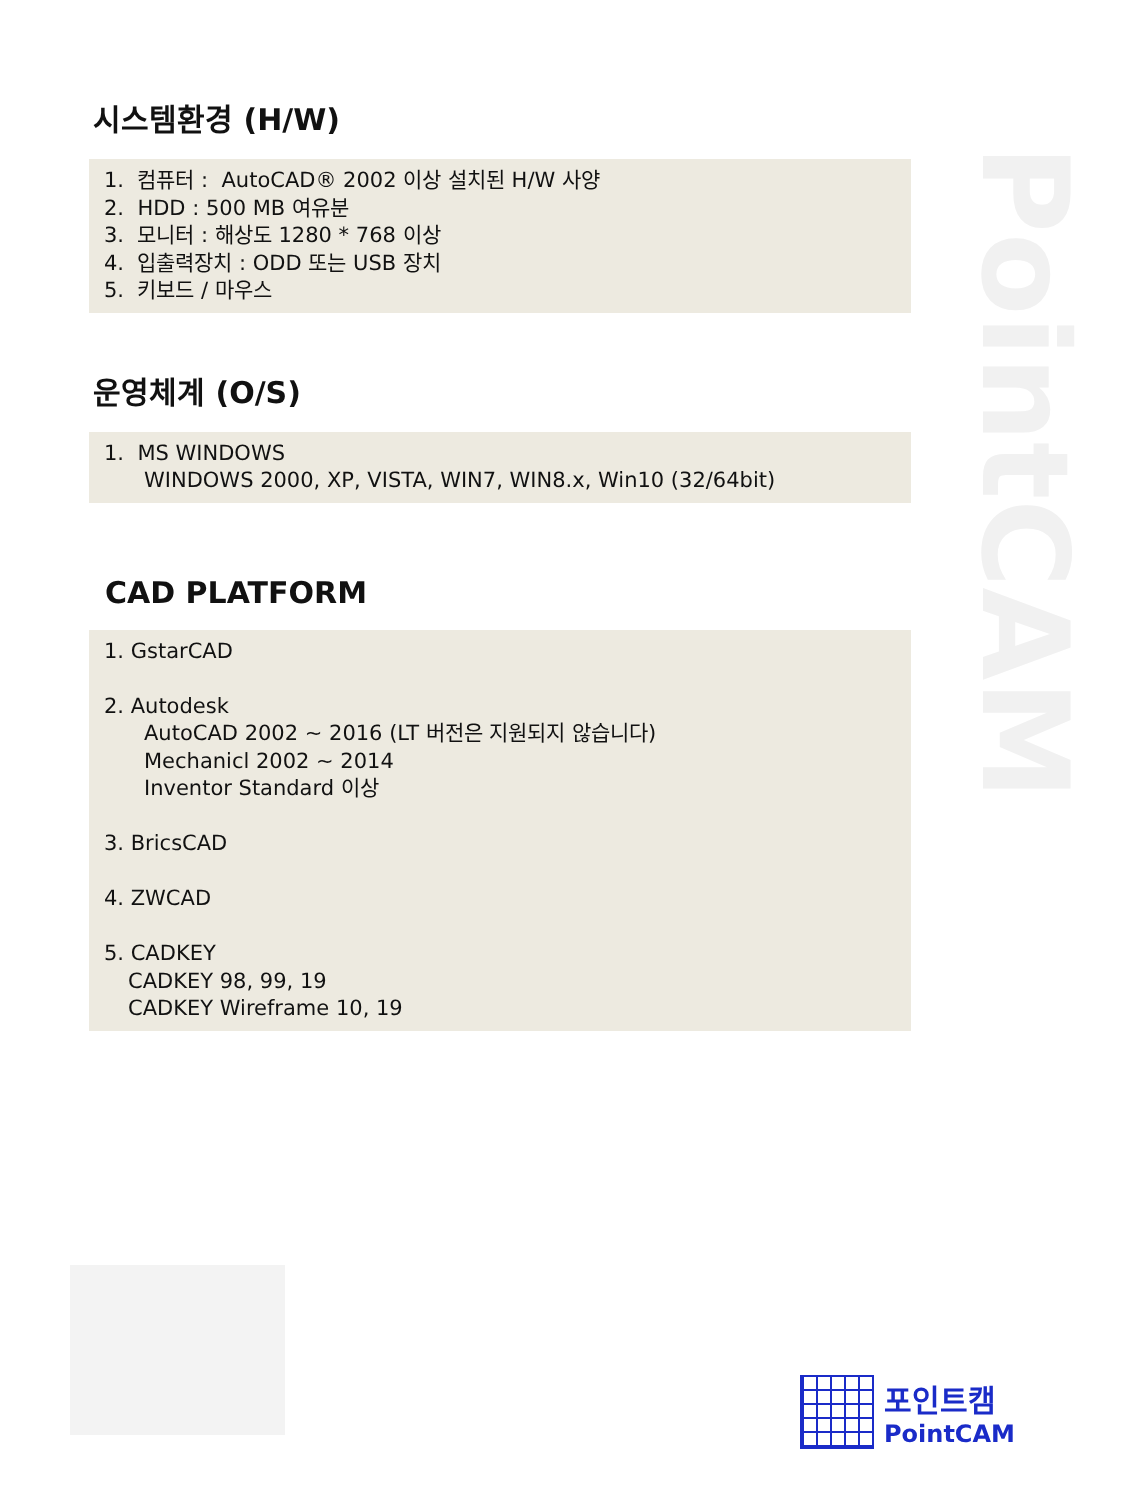PointCAM
시스템환경 (H/W)
1. 컴퓨터 : AutoCAD® 2002 이상 설치된 H/W 사양
2. HDD : 500 MB 여유분
3. 모니터 : 해상도 1280 * 768 이상
4. 입출력장치 : ODD 또는 USB 장치
5. 키보드 / 마우스
운영체계 (O/S)
1. MS WINDOWS
WINDOWS 2000, XP, VISTA, WIN7, WIN8.x, Win10 (32/64bit)
CAD PLATFORM
1. GstarCAD
2. Autodesk
AutoCAD 2002 ~ 2016 (LT 버전은 지원되지 않습니다)
Mechanicl 2002 ~ 2014
Inventor Standard 이상
3. BricsCAD
4. ZWCAD
5. CADKEY
CADKEY 98, 99, 19
CADKEY Wireframe 10, 19
포인트캠
PointCAM